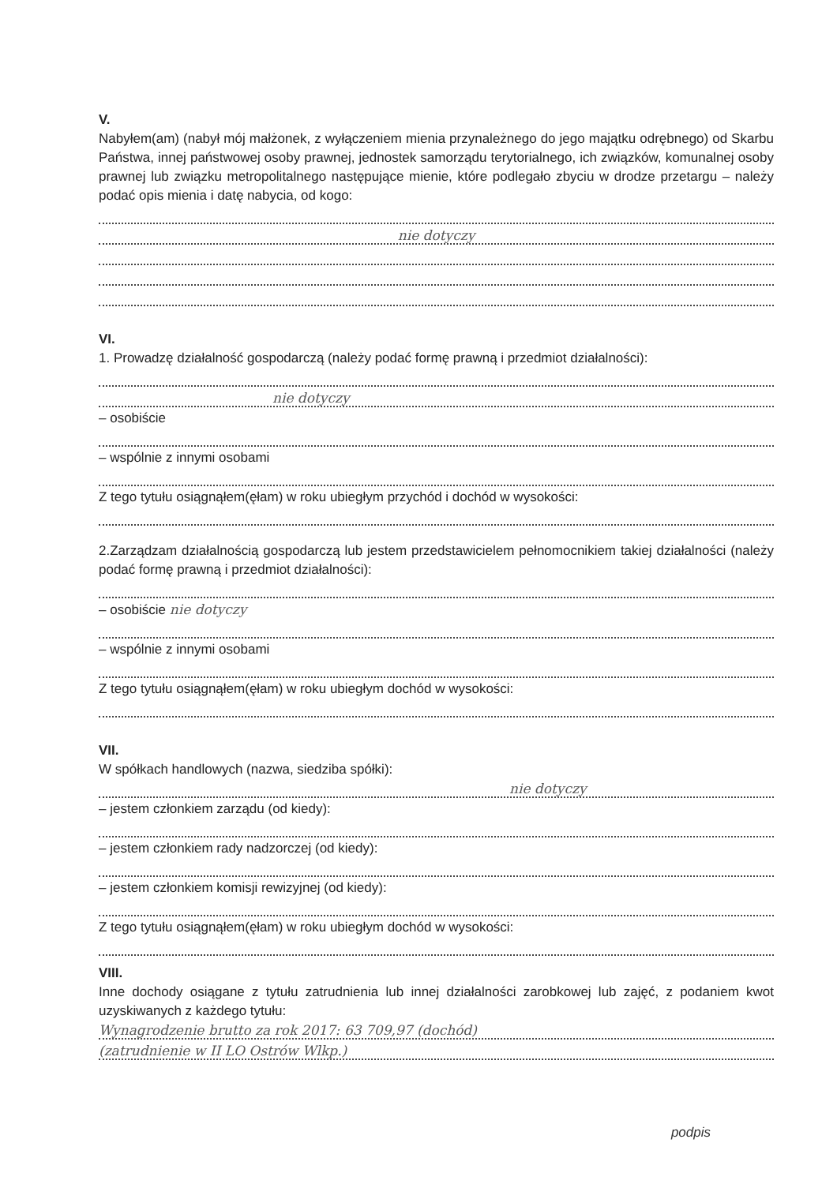V.
Nabyłem(am) (nabył mój małżonek, z wyłączeniem mienia przynależnego do jego majątku odrębnego) od Skarbu Państwa, innej państwowej osoby prawnej, jednostek samorządu terytorialnego, ich związków, komunalnej osoby prawnej lub związku metropolitalnego następujące mienie, które podlegało zbyciu w drodze przetargu – należy podać opis mienia i datę nabycia, od kogo:
nie dotyczy
VI.
1. Prowadzę działalność gospodarczą (należy podać formę prawną i przedmiot działalności):
nie dotyczy
– osobiście
– wspólnie z innymi osobami
Z tego tytułu osiągnąłem(ęłam) w roku ubiegłym przychód i dochód w wysokości:
2.Zarządzam działalnością gospodarczą lub jestem przedstawicielem pełnomocnikiem takiej działalności (należy podać formę prawną i przedmiot działalności):
– osobiście nie dotyczy
– wspólnie z innymi osobami
Z tego tytułu osiągnąłem(ęłam) w roku ubiegłym dochód w wysokości:
VII.
W spółkach handlowych (nazwa, siedziba spółki):
nie dotyczy
– jestem członkiem zarządu (od kiedy):
– jestem członkiem rady nadzorczej (od kiedy):
– jestem członkiem komisji rewizyjnej (od kiedy):
Z tego tytułu osiągnąłem(ęłam) w roku ubiegłym dochód w wysokości:
VIII.
Inne dochody osiągane z tytułu zatrudnienia lub innej działalności zarobkowej lub zajęć, z podaniem kwot uzyskiwanych z każdego tytułu:
Wynagrodzenie brutto za rok 2017: 63 709,97 (dochód)
(zatrudnienie w II LO Ostrów Wlkp.)
podpis